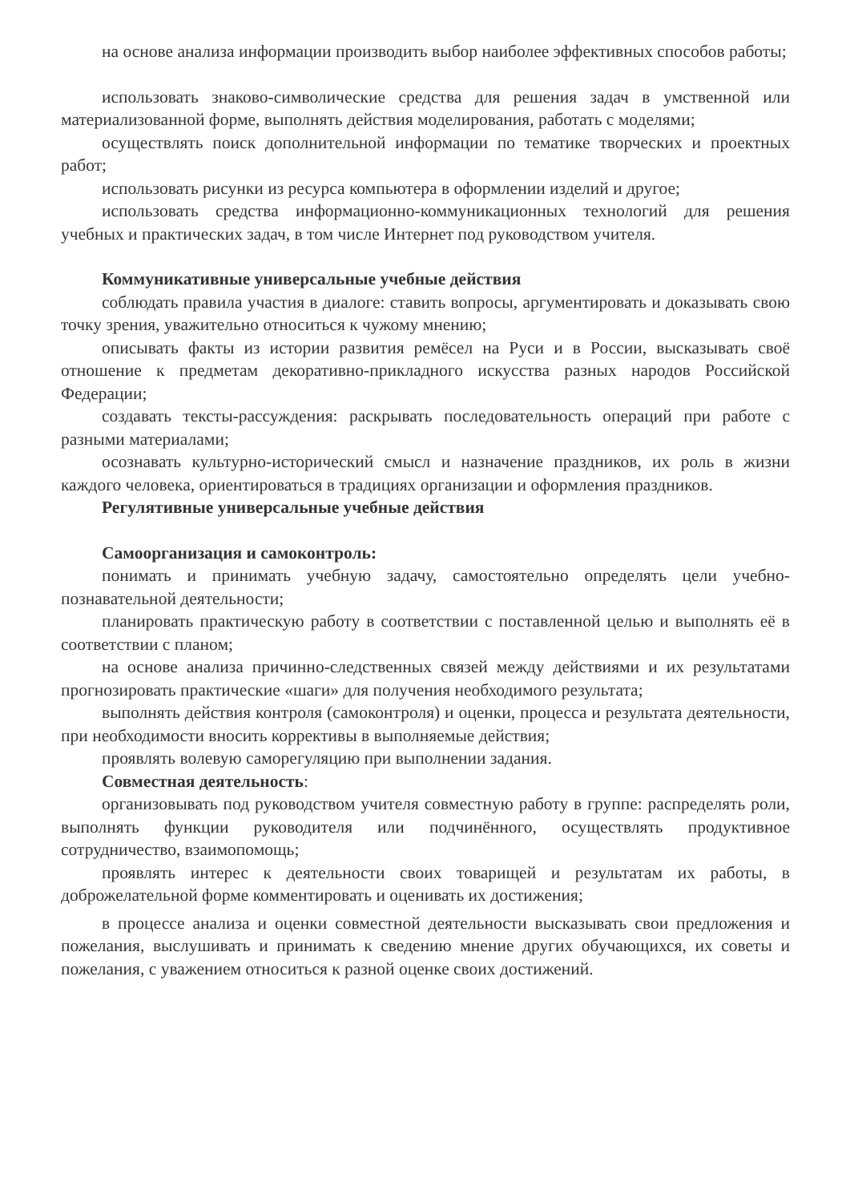на основе анализа информации производить выбор наиболее эффективных способов работы;
использовать знаково-символические средства для решения задач в умственной или материализованной форме, выполнять действия моделирования, работать с моделями;
осуществлять поиск дополнительной информации по тематике творческих и проектных работ;
использовать рисунки из ресурса компьютера в оформлении изделий и другое;
использовать средства информационно-коммуникационных технологий для решения учебных и практических задач, в том числе Интернет под руководством учителя.
Коммуникативные универсальные учебные действия
соблюдать правила участия в диалоге: ставить вопросы, аргументировать и доказывать свою точку зрения, уважительно относиться к чужому мнению;
описывать факты из истории развития ремёсел на Руси и в России, высказывать своё отношение к предметам декоративно-прикладного искусства разных народов Российской Федерации;
создавать тексты-рассуждения: раскрывать последовательность операций при работе с разными материалами;
осознавать культурно-исторический смысл и назначение праздников, их роль в жизни каждого человека, ориентироваться в традициях организации и оформления праздников.
Регулятивные универсальные учебные действия
Самоорганизация и самоконтроль:
понимать и принимать учебную задачу, самостоятельно определять цели учебно-познавательной деятельности;
планировать практическую работу в соответствии с поставленной целью и выполнять её в соответствии с планом;
на основе анализа причинно-следственных связей между действиями и их результатами прогнозировать практические «шаги» для получения необходимого результата;
выполнять действия контроля (самоконтроля) и оценки, процесса и результата деятельности, при необходимости вносить коррективы в выполняемые действия;
проявлять волевую саморегуляцию при выполнении задания.
Совместная деятельность:
организовывать под руководством учителя совместную работу в группе: распределять роли, выполнять функции руководителя или подчинённого, осуществлять продуктивное сотрудничество, взаимопомощь;
проявлять интерес к деятельности своих товарищей и результатам их работы, в доброжелательной форме комментировать и оценивать их достижения;
в процессе анализа и оценки совместной деятельности высказывать свои предложения и пожелания, выслушивать и принимать к сведению мнение других обучающихся, их советы и пожелания, с уважением относиться к разной оценке своих достижений.